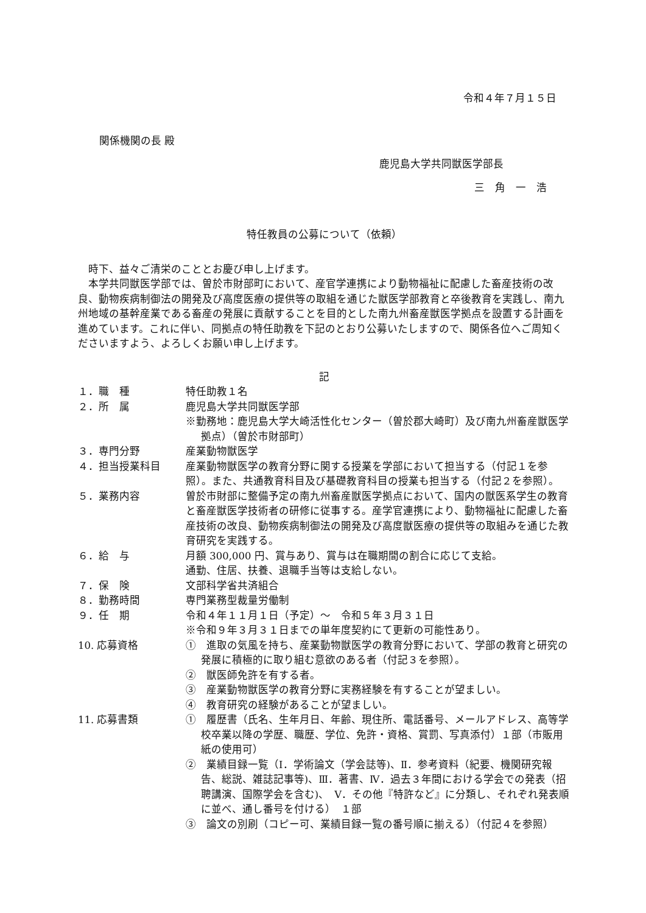令和４年７月１５日
関係機関の長 殿
鹿児島大学共同獣医学部長
三　角　一　浩
特任教員の公募について（依頼）
時下、益々ご清栄のこととお慶び申し上げます。
本学共同獣医学部では、曽於市財部町において、産官学連携により動物福祉に配慮した畜産技術の改良、動物疾病制御法の開発及び高度医療の提供等の取組を通じた獣医学部教育と卒後教育を実践し、南九州地域の基幹産業である畜産の発展に貢献することを目的とした南九州畜産獣医学拠点を設置する計画を進めています。これに伴い、同拠点の特任助教を下記のとおり公募いたしますので、関係各位へご周知くださいますよう、よろしくお願い申し上げます。
記
１．職　種 特任助教１名
２．所　属 鹿児島大学共同獣医学部
※勤務地：鹿児島大学大崎活性化センター（曽於郡大崎町）及び南九州畜産獣医学拠点）（曽於市財部町）
３．専門分野 産業動物獣医学
４．担当授業科目 産業動物獣医学の教育分野に関する授業を学部において担当する（付記１を参照）。また、共通教育科目及び基礎教育科目の授業も担当する（付記２を参照）。
５．業務内容 曽於市財部に整備予定の南九州畜産獣医学拠点において、国内の獣医系学生の教育と畜産獣医学技術者の研修に従事する。産学官連携により、動物福祉に配慮した畜産技術の改良、動物疾病制御法の開発及び高度獣医療の提供等の取組みを通じた教育研究を実践する。
６．給　与 月額 300,000 円、賞与あり、賞与は在職期間の割合に応じて支給。
通勤、住居、扶養、退職手当等は支給しない。
７．保　険 文部科学省共済組合
８．勤務時間 専門業務型裁量労働制
９．任　期 令和４年１１月１日（予定）～　令和５年３月３１日
※令和９年３月３１日までの単年度契約にて更新の可能性あり。
10. 応募資格 ①　進取の気風を持ち、産業動物獣医学の教育分野において、学部の教育と研究の発展に積極的に取り組む意欲のある者（付記３を参照）。
②　獣医師免許を有する者。
③　産業動物獣医学の教育分野に実務経験を有することが望ましい。
④　教育研究の経験があることが望ましい。
11. 応募書類 ①　履歴書（氏名、生年月日、年齢、現住所、電話番号、メールアドレス、高等学校卒業以降の学歴、職歴、学位、免許・資格、賞罰、写真添付）１部（市販用紙の使用可）
②　業績目録一覧（Ⅰ．学術論文（学会誌等)、Ⅱ．参考資料（紀要、機関研究報告、総説、雑誌記事等)、Ⅲ．著書、Ⅳ．過去３年間における学会での発表（招聘講演、国際学会を含む)、　Ⅴ．その他『特許など』に分類し、それぞれ発表順に並べ、通し番号を付ける）　１部
③　論文の別刷（コピー可、業績目録一覧の番号順に揃える）（付記４を参照）